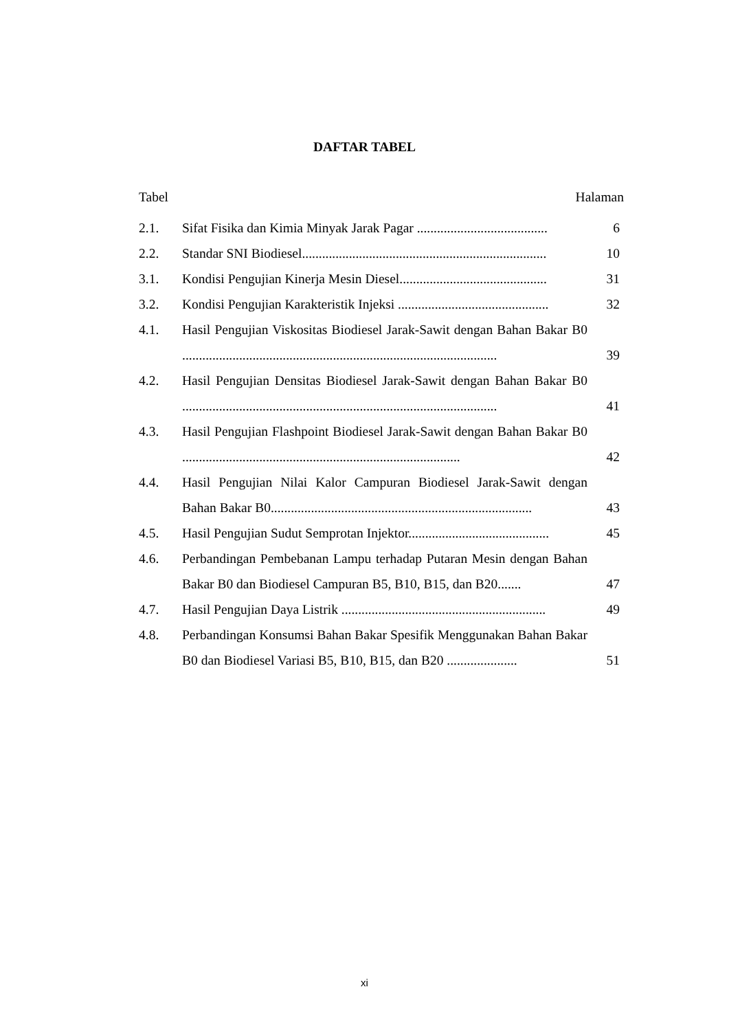DAFTAR TABEL
Tabel Halaman
2.1. Sifat Fisika dan Kimia Minyak Jarak Pagar ....................................... 6
2.2. Standar SNI Biodiesel......................................................................... 10
3.1. Kondisi Pengujian Kinerja Mesin Diesel............................................ 31
3.2. Kondisi Pengujian Karakteristik Injeksi ............................................. 32
4.1. Hasil Pengujian Viskositas Biodiesel Jarak-Sawit dengan Bahan Bakar B0 .............................................................................................. 39
4.2. Hasil Pengujian Densitas Biodiesel Jarak-Sawit dengan Bahan Bakar B0 .............................................................................................. 41
4.3. Hasil Pengujian Flashpoint Biodiesel Jarak-Sawit dengan Bahan Bakar B0 ................................................................................... 42
4.4. Hasil Pengujian Nilai Kalor Campuran Biodiesel Jarak-Sawit dengan Bahan Bakar B0.............................................................................. 43
4.5. Hasil Pengujian Sudut Semprotan Injektor.......................................... 45
4.6. Perbandingan Pembebanan Lampu terhadap Putaran Mesin dengan Bahan Bakar B0 dan Biodiesel Campuran B5, B10, B15, dan B20....... 47
4.7. Hasil Pengujian Daya Listrik ............................................................. 49
4.8. Perbandingan Konsumsi Bahan Bakar Spesifik Menggunakan Bahan Bakar B0 dan Biodiesel Variasi B5, B10, B15, dan B20 ..................... 51
xi